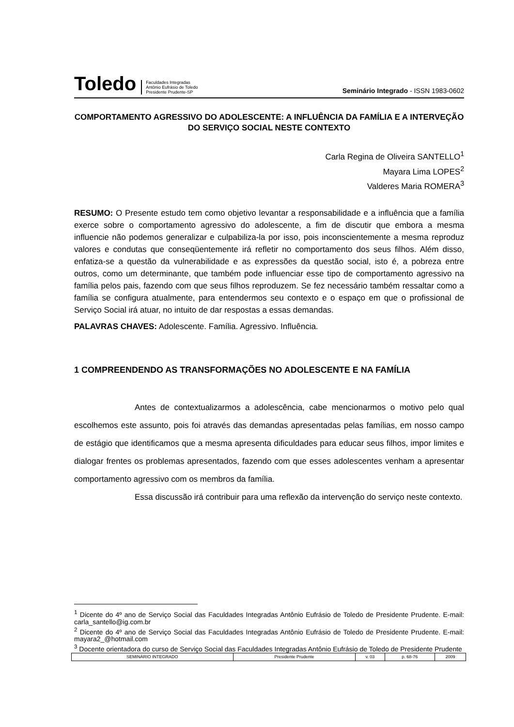Toledo Faculdades Integradas
Antônio Eufrásio de Toledo
Presidente Prudente-SP Seminário Integrado - ISSN 1983-0602
COMPORTAMENTO AGRESSIVO DO ADOLESCENTE: A INFLUÊNCIA DA FAMÍLIA E A INTERVEÇÃO DO SERVIÇO SOCIAL NESTE CONTEXTO
Carla Regina de Oliveira SANTELLO<sup>1</sup>
Mayara Lima LOPES<sup>2</sup>
Valderes Maria ROMERA<sup>3</sup>
RESUMO: O Presente estudo tem como objetivo levantar a responsabilidade e a influência que a família exerce sobre o comportamento agressivo do adolescente, a fim de discutir que embora a mesma influencie não podemos generalizar e culpabiliza-la por isso, pois inconscientemente a mesma reproduz valores e condutas que conseqüentemente irá refletir no comportamento dos seus filhos. Além disso, enfatiza-se a questão da vulnerabilidade e as expressões da questão social, isto é, a pobreza entre outros, como um determinante, que também pode influenciar esse tipo de comportamento agressivo na família pelos pais, fazendo com que seus filhos reproduzem. Se fez necessário também ressaltar como a família se configura atualmente, para entendermos seu contexto e o espaço em que o profissional de Serviço Social irá atuar, no intuito de dar respostas a essas demandas.
PALAVRAS CHAVES: Adolescente. Família. Agressivo. Influência.
1 COMPREENDENDO AS TRANSFORMAÇÕES NO ADOLESCENTE E NA FAMÍLIA
Antes de contextualizarmos a adolescência, cabe mencionarmos o motivo pelo qual escolhemos este assunto, pois foi através das demandas apresentadas pelas famílias, em nosso campo de estágio que identificamos que a mesma apresenta dificuldades para educar seus filhos, impor limites e dialogar frentes os problemas apresentados, fazendo com que esses adolescentes venham a apresentar comportamento agressivo com os membros da família.
Essa discussão irá contribuir para uma reflexão da intervenção do serviço neste contexto.
<sup>1</sup> Dicente do 4º ano de Serviço Social das Faculdades Integradas Antônio Eufrásio de Toledo de Presidente Prudente. E-mail: carla_santello@ig.com.br
<sup>2</sup> Dicente do 4º ano de Serviço Social das Faculdades Integradas Antônio Eufrásio de Toledo de Presidente Prudente. E-mail: mayara2_@hotmail.com
<sup>3</sup> Docente orientadora do curso de Serviço Social das Faculdades Integradas Antônio Eufrásio de Toledo de Presidente Prudente
| SEMINÁRIO INTEGRADO | Presidente Prudente | v. 03 | p. 68-76 | 2009 |